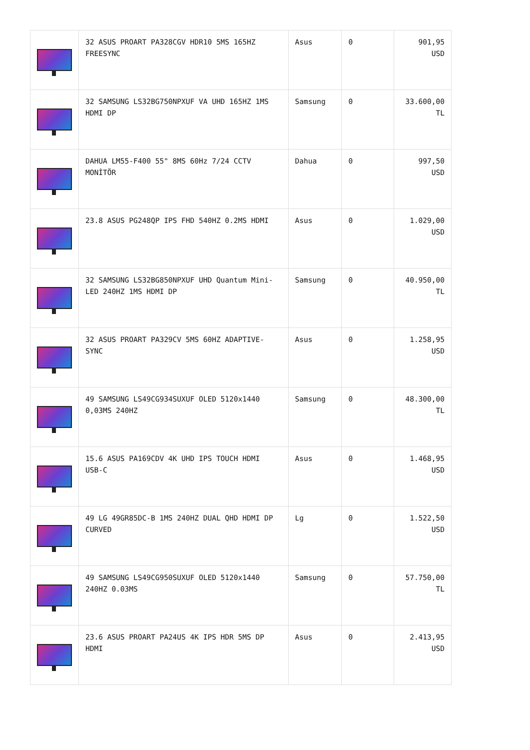| | 32 ASUS PROART PA328CGV HDR10 5MS 165HZ FREESYNC | Asus | 0 | 901,95 USD |
| | 32 SAMSUNG LS32BG750NPXUF VA UHD 165HZ 1MS HDMI DP | Samsung | 0 | 33.600,00 TL |
| | DAHUA LM55-F400 55" 8MS 60Hz 7/24 CCTV MONİTÖR | Dahua | 0 | 997,50 USD |
| | 23.8 ASUS PG248QP IPS FHD 540HZ 0.2MS HDMI | Asus | 0 | 1.029,00 USD |
| | 32 SAMSUNG LS32BG850NPXUF UHD Quantum Mini-LED 240HZ 1MS HDMI DP | Samsung | 0 | 40.950,00 TL |
| | 32 ASUS PROART PA329CV 5MS 60HZ ADAPTIVE-SYNC | Asus | 0 | 1.258,95 USD |
| | 49 SAMSUNG LS49CG934SUXUF OLED 5120x1440 0,03MS 240HZ | Samsung | 0 | 48.300,00 TL |
| | 15.6 ASUS PA169CDV 4K UHD IPS TOUCH HDMI USB-C | Asus | 0 | 1.468,95 USD |
| | 49 LG 49GR85DC-B 1MS 240HZ DUAL QHD HDMI DP CURVED | Lg | 0 | 1.522,50 USD |
| | 49 SAMSUNG LS49CG950SUXUF OLED 5120x1440 240HZ 0.03MS | Samsung | 0 | 57.750,00 TL |
| | 23.6 ASUS PROART PA24US 4K IPS HDR 5MS DP HDMI | Asus | 0 | 2.413,95 USD |